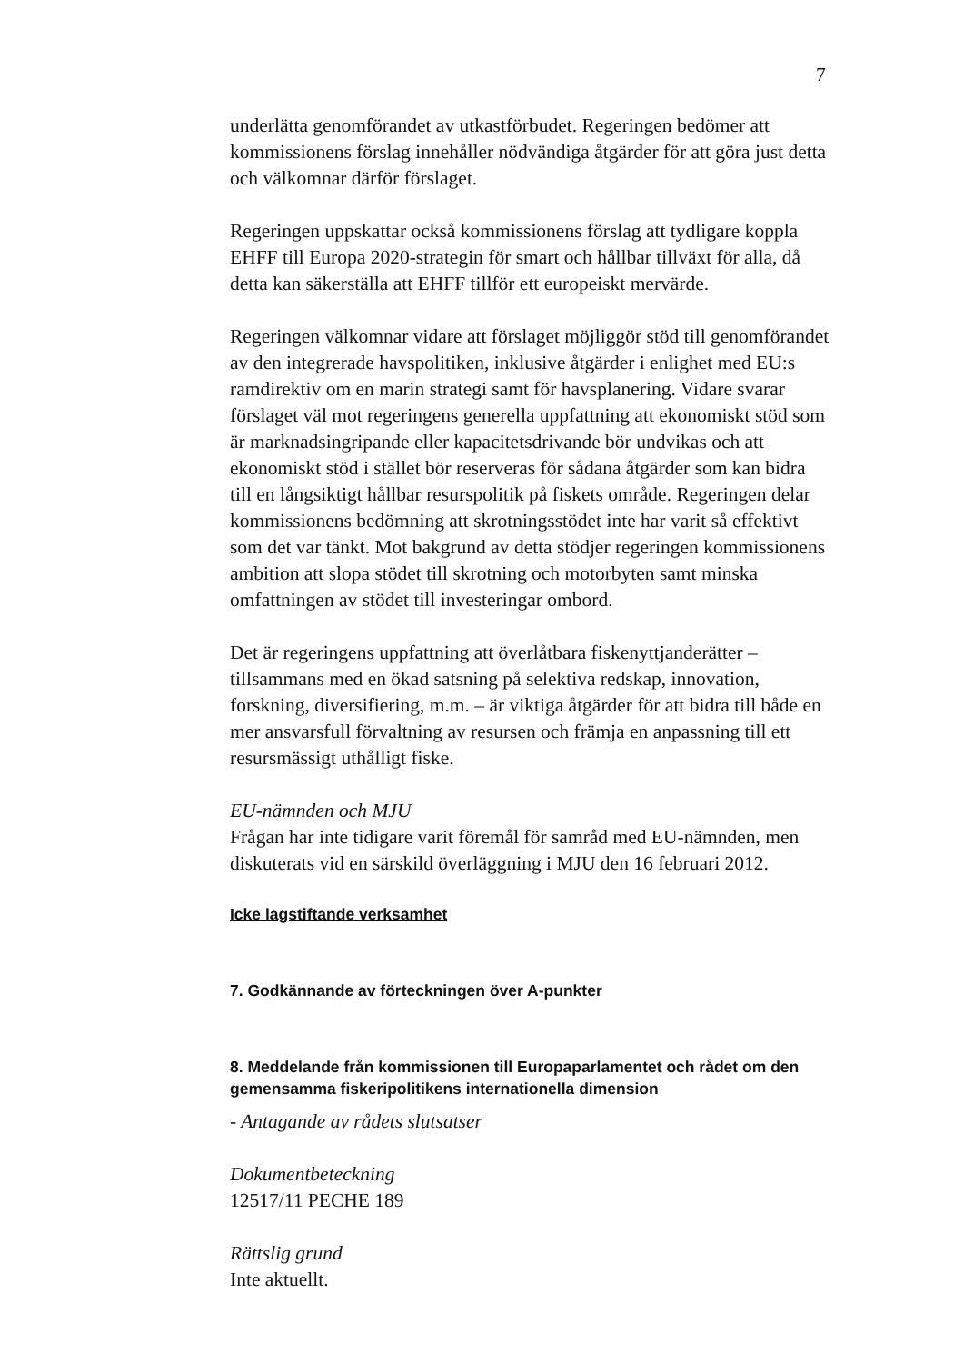7
underlätta genomförandet av utkastförbudet. Regeringen bedömer att kommissionens förslag innehåller nödvändiga åtgärder för att göra just detta och välkomnar därför förslaget.
Regeringen uppskattar också kommissionens förslag att tydligare koppla EHFF till Europa 2020-strategin för smart och hållbar tillväxt för alla, då detta kan säkerställa att EHFF tillför ett europeiskt mervärde.
Regeringen välkomnar vidare att förslaget möjliggör stöd till genomförandet av den integrerade havspolitiken, inklusive åtgärder i enlighet med EU:s ramdirektiv om en marin strategi samt för havsplanering. Vidare svarar förslaget väl mot regeringens generella uppfattning att ekonomiskt stöd som är marknadsingripande eller kapacitetsdrivande bör undvikas och att ekonomiskt stöd i stället bör reserveras för sådana åtgärder som kan bidra till en långsiktigt hållbar resurspolitik på fiskets område. Regeringen delar kommissionens bedömning att skrotningsstödet inte har varit så effektivt som det var tänkt. Mot bakgrund av detta stödjer regeringen kommissionens ambition att slopa stödet till skrotning och motorbyten samt minska omfattningen av stödet till investeringar ombord.
Det är regeringens uppfattning att överlåtbara fiskenyttjanderätter – tillsammans med en ökad satsning på selektiva redskap, innovation, forskning, diversifiering, m.m. – är viktiga åtgärder för att bidra till både en mer ansvarsfull förvaltning av resursen och främja en anpassning till ett resursmässigt uthålligt fiske.
EU-nämnden och MJU
Frågan har inte tidigare varit föremål för samråd med EU-nämnden, men diskuterats vid en särskild överläggning i MJU den 16 februari 2012.
Icke lagstiftande verksamhet
7. Godkännande av förteckningen över A-punkter
8. Meddelande från kommissionen till Europaparlamentet och rådet om den gemensamma fiskeripolitikens internationella dimension
- Antagande av rådets slutsatser
Dokumentbeteckning
12517/11 PECHE 189
Rättslig grund
Inte aktuellt.